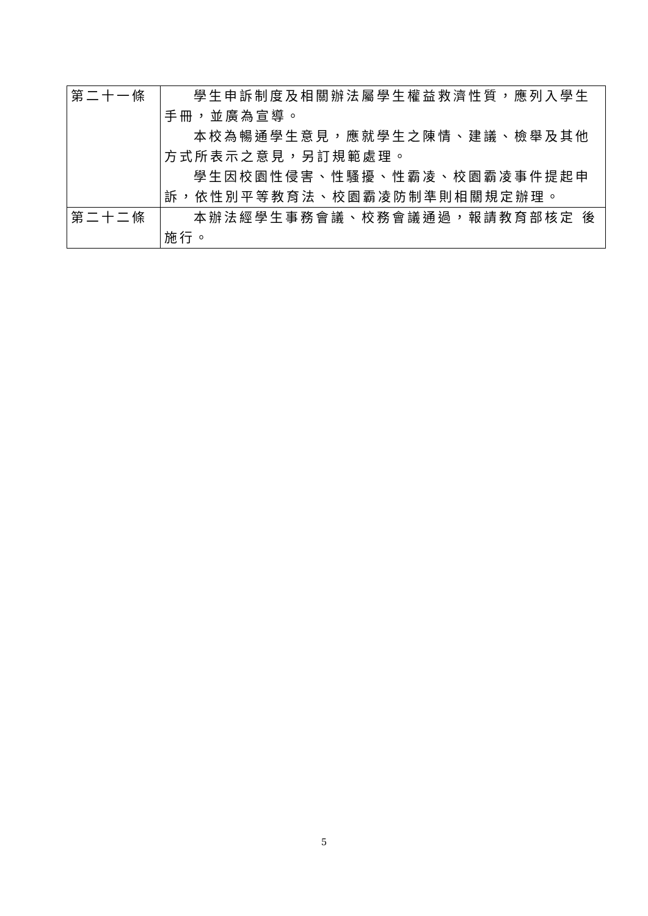| 第二十一條 | 學生申訴制度及相關辦法屬學生權益救濟性質，應列入學生手冊，並廣為宣導。 本校為暢通學生意見，應就學生之陳情、建議、檢舉及其他方式所表示之意見，另訂規範處理。 學生因校園性侵害、性騷擾、性霸凌、校園霸凌事件提起申訴，依性別平等教育法、校園霸凌防制準則相關規定辦理。 |
| 第二十二條 | 本辦法經學生事務會議、校務會議通過，報請教育部核定 後施行。 |
5